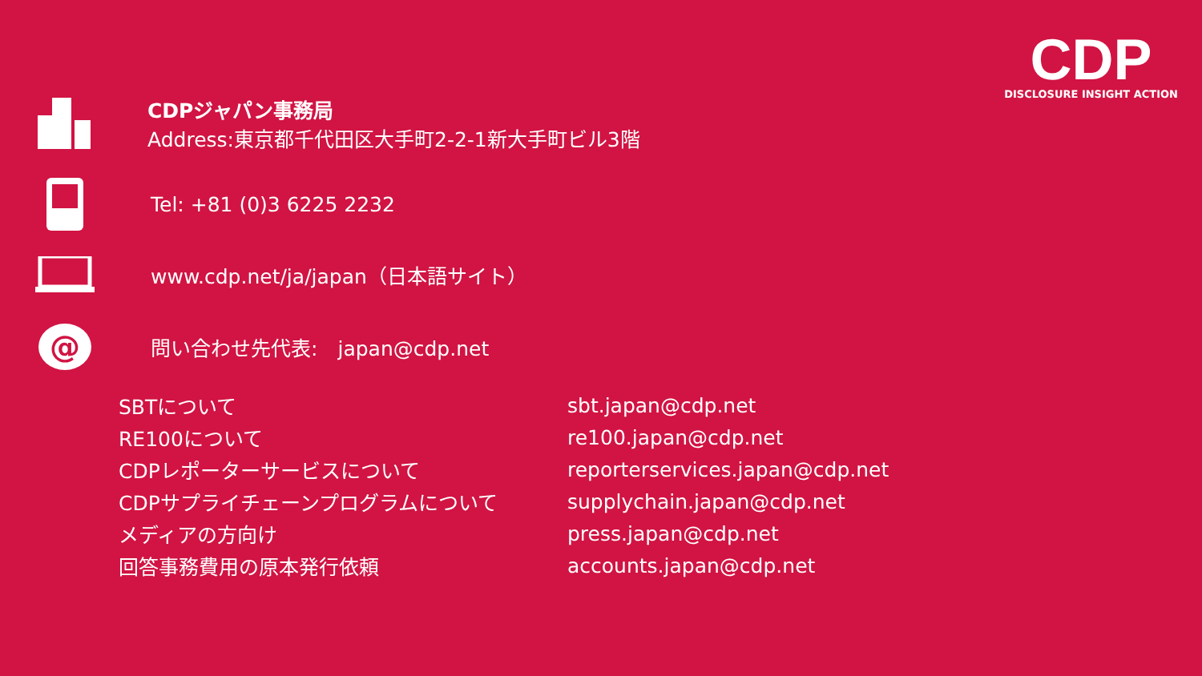CDP
DISCLOSURE INSIGHT ACTION
CDPジャパン事務局
Address:東京都千代田区大手町2-2-1新大手町ビル3階
Tel: +81 (0)3 6225 2232
www.cdp.net/ja/japan（日本語サイト）
@
問い合わせ先代表:　japan@cdp.net
| SBTについて | sbt.japan@cdp.net |
| RE100について | re100.japan@cdp.net |
| CDPレポーターサービスについて | reporterservices.japan@cdp.net |
| CDPサプライチェーンプログラムについて | supplychain.japan@cdp.net |
| メディアの方向け | press.japan@cdp.net |
| 回答事務費用の原本発行依頼 | accounts.japan@cdp.net |